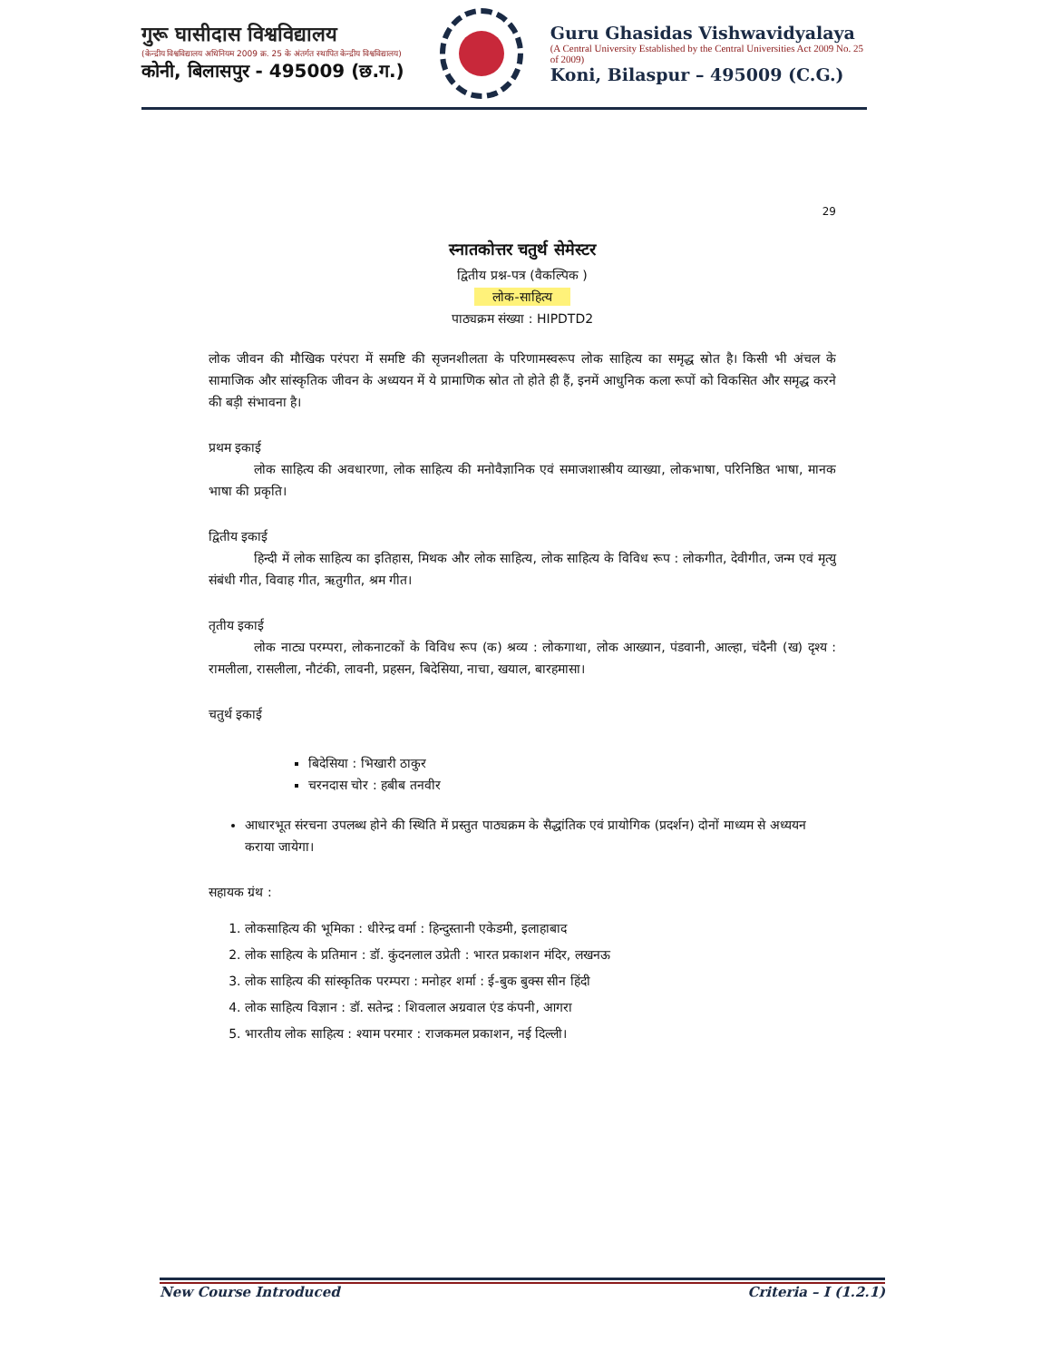गुरू घासीदास विश्वविद्यालय
(केन्द्रीय विश्वविद्यालय अधिनियम 2009 क्र. 25 के अंतर्गत स्थापित केन्द्रीय विश्वविद्यालय)
कोनी, बिलासपुर - 495009 (छ.ग.)
Guru Ghasidas Vishwavidyalaya
(A Central University Established by the Central Universities Act 2009 No. 25 of 2009)
Koni, Bilaspur – 495009 (C.G.)
29
स्नातकोत्तर चतुर्थ सेमेस्टर
द्वितीय प्रश्न-पत्र (वैकल्पिक )
लोक-साहित्य
पाठ्यक्रम संख्या : HIPDTD2
लोक जीवन की मौखिक परंपरा में समष्टि की सृजनशीलता के परिणामस्वरूप लोक साहित्य का समृद्ध स्रोत है। किसी भी अंचल के सामाजिक और सांस्कृतिक जीवन के अध्ययन में ये प्रामाणिक स्रोत तो होते ही हैं, इनमें आधुनिक कला रूपों को विकसित और समृद्ध करने की बड़ी संभावना है।
प्रथम इकाई
लोक साहित्य की अवधारणा, लोक साहित्य की मनोवैज्ञानिक एवं समाजशास्त्रीय व्याख्या, लोकभाषा, परिनिष्ठित भाषा, मानक भाषा की प्रकृति।
द्वितीय इकाई
हिन्दी में लोक साहित्य का इतिहास, मिथक और लोक साहित्य, लोक साहित्य के विविध रूप : लोकगीत, देवीगीत, जन्म एवं मृत्यु संबंधी गीत, विवाह गीत, ऋतुगीत, श्रम गीत।
तृतीय इकाई
लोक नाट्य परम्परा, लोकनाटकों के विविध रूप (क) श्रव्य : लोकगाथा, लोक आख्यान, पंडवानी, आल्हा, चंदैनी (ख) दृश्य : रामलीला, रासलीला, नौटंकी, लावनी, प्रहसन, बिदेसिया, नाचा, खयाल, बारहमासा।
चतुर्थ इकाई
बिदेसिया : भिखारी ठाकुर
चरनदास चोर : हबीब तनवीर
आधारभूत संरचना उपलब्ध होने की स्थिति में प्रस्तुत पाठ्यक्रम के सैद्धांतिक एवं प्रायोगिक (प्रदर्शन) दोनों माध्यम से अध्ययन कराया जायेगा।
सहायक ग्रंथ :
1. लोकसाहित्य की भूमिका : धीरेन्द्र वर्मा : हिन्दुस्तानी एकेडमी, इलाहाबाद
2. लोक साहित्य के प्रतिमान : डॉ. कुंदनलाल उप्रेती : भारत प्रकाशन मंदिर, लखनऊ
3. लोक साहित्य की सांस्कृतिक परम्परा : मनोहर शर्मा : ई-बुक बुक्स सीन हिंदी
4. लोक साहित्य विज्ञान : डॉ. सतेन्द्र : शिवलाल अग्रवाल एंड कंपनी, आगरा
5. भारतीय लोक साहित्य : श्याम परमार : राजकमल प्रकाशन, नई दिल्ली।
New Course Introduced Criteria – I (1.2.1)